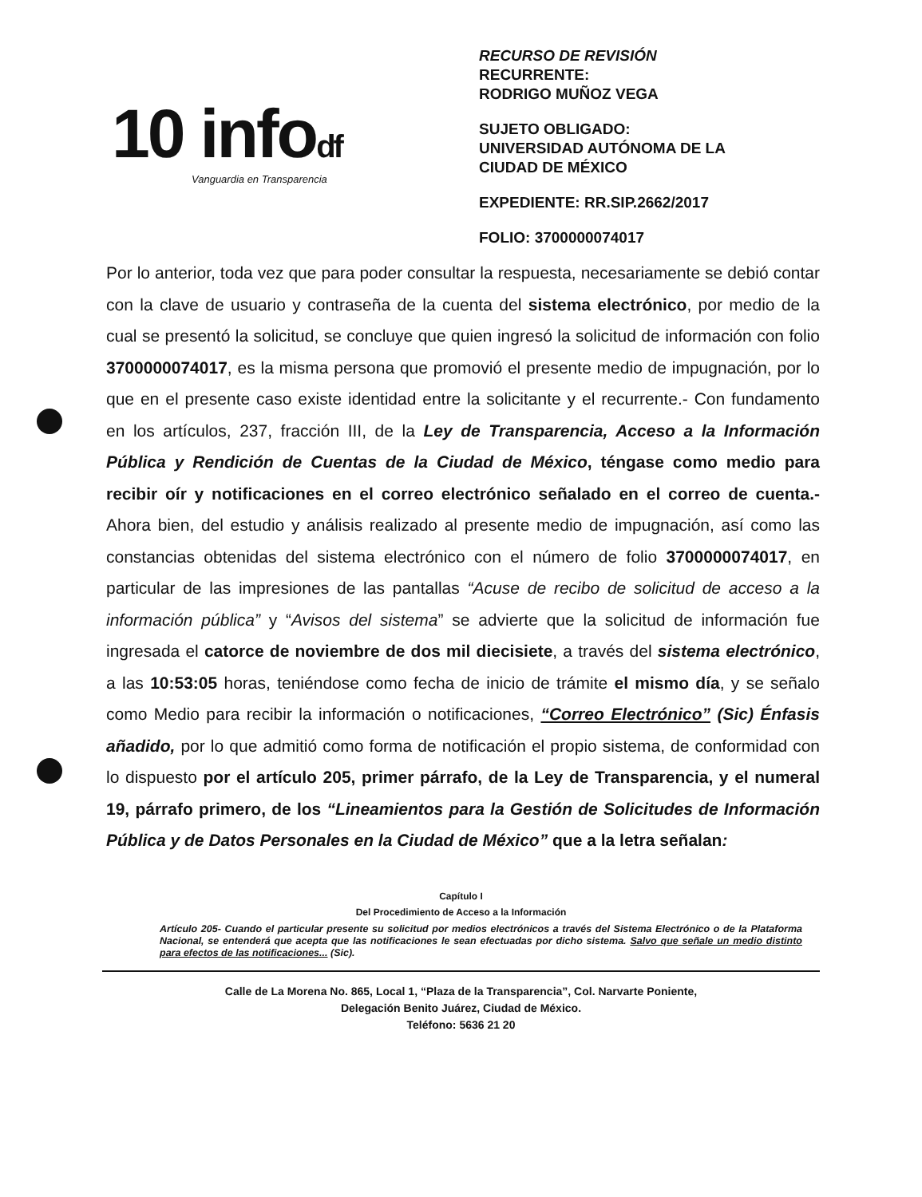10 infodf
Vanguardia en Transparencia
RECURSO DE REVISIÓN
RECURRENTE:
RODRIGO MUÑOZ VEGA
SUJETO OBLIGADO:
UNIVERSIDAD AUTÓNOMA DE LA
CIUDAD DE MÉXICO
EXPEDIENTE: RR.SIP.2662/2017
FOLIO: 3700000074017
Por lo anterior, toda vez que para poder consultar la respuesta, necesariamente se debió contar con la clave de usuario y contraseña de la cuenta del sistema electrónico, por medio de la cual se presentó la solicitud, se concluye que quien ingresó la solicitud de información con folio 3700000074017, es la misma persona que promovió el presente medio de impugnación, por lo que en el presente caso existe identidad entre la solicitante y el recurrente.- Con fundamento en los artículos, 237, fracción III, de la Ley de Transparencia, Acceso a la Información Pública y Rendición de Cuentas de la Ciudad de México, téngase como medio para recibir oír y notificaciones en el correo electrónico señalado en el correo de cuenta.- Ahora bien, del estudio y análisis realizado al presente medio de impugnación, así como las constancias obtenidas del sistema electrónico con el número de folio 3700000074017, en particular de las impresiones de las pantallas “Acuse de recibo de solicitud de acceso a la información pública” y “Avisos del sistema” se advierte que la solicitud de información fue ingresada el catorce de noviembre de dos mil diecisiete, a través del sistema electrónico, a las 10:53:05 horas, teniéndose como fecha de inicio de trámite el mismo día, y se señalo como Medio para recibir la información o notificaciones, “Correo Electrónico” (Sic) Énfasis añadido, por lo que admitió como forma de notificación el propio sistema, de conformidad con lo dispuesto por el artículo 205, primer párrafo, de la Ley de Transparencia, y el numeral 19, párrafo primero, de los “Lineamientos para la Gestión de Solicitudes de Información Pública y de Datos Personales en la Ciudad de México” que a la letra señalan:
Capítulo I
Del Procedimiento de Acceso a la Información
Artículo 205- Cuando el particular presente su solicitud por medios electrónicos a través del Sistema Electrónico o de la Plataforma Nacional, se entenderá que acepta que las notificaciones le sean efectuadas por dicho sistema. Salvo que señale un medio distinto para efectos de las notificaciones... (Sic).
Calle de La Morena No. 865, Local 1, “Plaza de la Transparencia”, Col. Narvarte Poniente,
Delegación Benito Juárez, Ciudad de México.
Teléfono: 5636 21 20